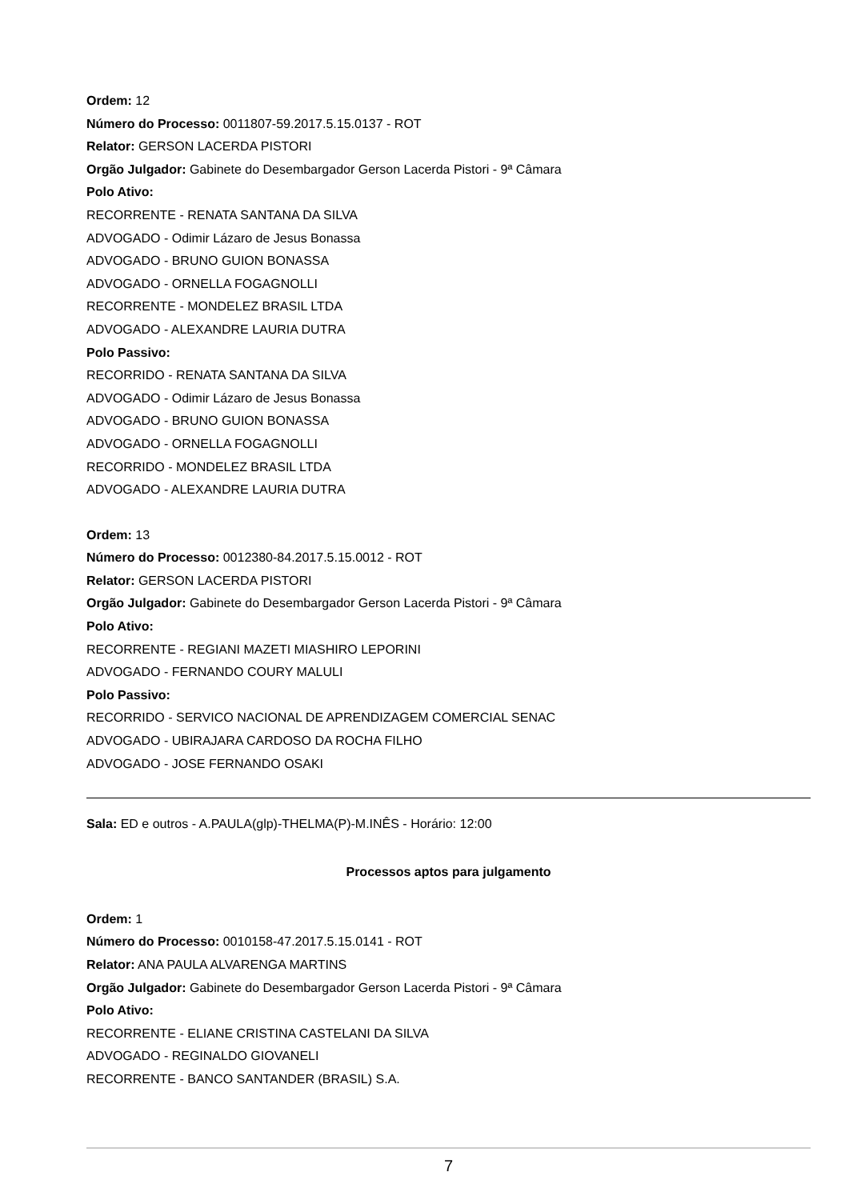Ordem: 12
Número do Processo: 0011807-59.2017.5.15.0137 - ROT
Relator: GERSON LACERDA PISTORI
Orgão Julgador: Gabinete do Desembargador Gerson Lacerda Pistori - 9ª Câmara
Polo Ativo:
RECORRENTE - RENATA SANTANA DA SILVA
ADVOGADO - Odimir Lázaro de Jesus Bonassa
ADVOGADO - BRUNO GUION BONASSA
ADVOGADO - ORNELLA FOGAGNOLLI
RECORRENTE - MONDELEZ BRASIL LTDA
ADVOGADO - ALEXANDRE LAURIA DUTRA
Polo Passivo:
RECORRIDO - RENATA SANTANA DA SILVA
ADVOGADO - Odimir Lázaro de Jesus Bonassa
ADVOGADO - BRUNO GUION BONASSA
ADVOGADO - ORNELLA FOGAGNOLLI
RECORRIDO - MONDELEZ BRASIL LTDA
ADVOGADO - ALEXANDRE LAURIA DUTRA
Ordem: 13
Número do Processo: 0012380-84.2017.5.15.0012 - ROT
Relator: GERSON LACERDA PISTORI
Orgão Julgador: Gabinete do Desembargador Gerson Lacerda Pistori - 9ª Câmara
Polo Ativo:
RECORRENTE - REGIANI MAZETI MIASHIRO LEPORINI
ADVOGADO - FERNANDO COURY MALULI
Polo Passivo:
RECORRIDO - SERVICO NACIONAL DE APRENDIZAGEM COMERCIAL SENAC
ADVOGADO - UBIRAJARA CARDOSO DA ROCHA FILHO
ADVOGADO - JOSE FERNANDO OSAKI
Sala: ED e outros - A.PAULA(glp)-THELMA(P)-M.INÊS - Horário: 12:00
Processos aptos para julgamento
Ordem: 1
Número do Processo: 0010158-47.2017.5.15.0141 - ROT
Relator: ANA PAULA ALVARENGA MARTINS
Orgão Julgador: Gabinete do Desembargador Gerson Lacerda Pistori - 9ª Câmara
Polo Ativo:
RECORRENTE - ELIANE CRISTINA CASTELANI DA SILVA
ADVOGADO - REGINALDO GIOVANELI
RECORRENTE - BANCO SANTANDER (BRASIL) S.A.
7